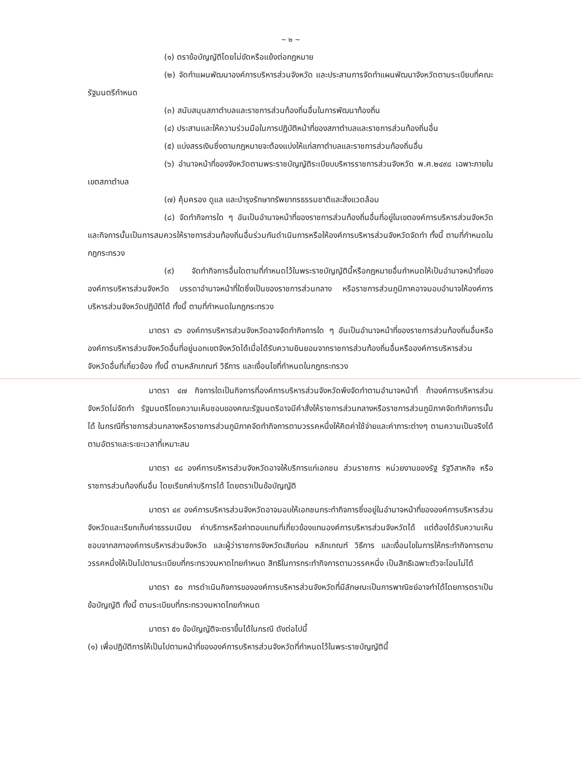~ ๒ ~
(๑) ตราข้อบัญญัติโดยไม่ขัดหรือแย้งต่อกฎหมาย
(๒) จัดทำแผนพัฒนาองค์การบริหารส่วนจังหวัด และประสานการจัดทำแผนพัฒนาจังหวัดตามระเบียบที่คณะรัฐมนตรีกำหนด
(๓) สนับสนุนสภาตำบลและราชการส่วนท้องถิ่นอื่นในการพัฒนาท้องถิ่น
(๔) ประสานและให้ความร่วมมือในการปฏิบัติหน้าที่ของสภาตำบลและราชการส่วนท้องถิ่นอื่น
(๕) แบ่งสรรเงินซึ่งตามกฎหมายจะต้องแบ่งให้แก่สภาตำบลและราชการส่วนท้องถิ่นอื่น
(๖) อำนาจหน้าที่ของจังหวัดตามพระราชบัญญัติระเบียบบริหารราชการส่วนจังหวัด พ.ศ.๒๔๙๘ เฉพาะภายในเขตสภาตำบล
(๗) คุ้มครอง ดูแล และบำรุงรักษาทรัพยากรธรรมชาติและสิ่งแวดล้อม
(๘) จัดทำกิจการใด ๆ อันเป็นอำนาจหน้าที่ของราชการส่วนท้องถิ่นอื่นที่อยู่ในเขตองค์การบริหารส่วนจังหวัด และกิจการนั้นเป็นการสมควรให้ราชการส่วนท้องถิ่นอื่นร่วมกันดำเนินการหรือให้องค์การบริหารส่วนจังหวัดจัดทำ ทั้งนี้ ตามที่กำหนดในกฎกระทรวง
(๙) จัดทำกิจการอื่นใดตามที่กำหนดไว้ในพระราชบัญญัตินี้หรือกฎหมายอื่นกำหนดให้เป็นอำนาจหน้าที่ขององค์การบริหารส่วนจังหวัด บรรดาอำนาจหน้าที่ใดซึ่งเป็นของราชการส่วนกลาง หรือราชการส่วนภูมิภาคอาจมอบอำนาจให้องค์การบริหารส่วนจังหวัดปฏิบัติได้ ทั้งนี้ ตามที่กำหนดในกฎกระทรวง
มาตรา ๔๖ องค์การบริหารส่วนจังหวัดอาจจัดทำกิจการใด ๆ อันเป็นอำนาจหน้าที่ของราชการส่วนท้องถิ่นอื่นหรือองค์การบริหารส่วนจังหวัดอื่นที่อยู่นอกเขตจังหวัดได้เมื่อได้รับความยินยอมจากราชการส่วนท้องถิ่นอื่นหรือองค์การบริหารส่วนจังหวัดอื่นที่เกี่ยวข้อง ทั้งนี้ ตามหลักเกณฑ์ วิธีการ และเงื่อนไขที่กำหนดในกฎกระทรวง
มาตรา ๔๗ กิจการใดเป็นกิจการที่องค์การบริหารส่วนจังหวัดพึงจัดทำตามอำนาจหน้าที่ ถ้าองค์การบริหารส่วนจังหวัดไม่จัดทำ รัฐมนตรีโดยความเห็นชอบของคณะรัฐมนตรีอาจมีคำสั่งให้ราชการส่วนกลางหรือราชการส่วนภูมิภาคจัดทำกิจการนั้นได้ ในกรณีที่ราชการส่วนกลางหรือราชการส่วนภูมิภาคจัดทำกิจการตามวรรคหนึ่งให้คิดค่าใช้จ่ายและค่าภาระต่างๆ ตามความเป็นจริงได้ตามอัตราและระยะเวลาที่เหมาะสม
มาตรา ๔๘ องค์การบริหารส่วนจังหวัดอาจให้บริการแก่เอกชน ส่วนราชการ หน่วยงานของรัฐ รัฐวิสาหกิจ หรือราชการส่วนท้องถิ่นอื่น โดยเรียกค่าบริการได้ โดยตราเป็นข้อบัญญัติ
มาตรา ๔๙ องค์การบริหารส่วนจังหวัดอาจมอบให้เอกชนกระทำกิจการซึ่งอยู่ในอำนาจหน้าที่ขององค์การบริหารส่วนจังหวัดและเรียกเก็บค่าธรรมเนียม ค่าบริการหรือค่าตอบแทนที่เกี่ยวข้องแทนองค์การบริหารส่วนจังหวัดได้ แต่ต้องได้รับความเห็นชอบจากสภาองค์การบริหารส่วนจังหวัด และผู้ว่าราชการจังหวัดเสียก่อน หลักเกณฑ์ วิธีการ และเงื่อนไขในการให้กระทำกิจการตามวรรคหนึ่งให้เป็นไปตามระเบียบที่กระทรวงมหาดไทยกำหนด สิทธิในการกระทำกิจการตามวรรคหนึ่ง เป็นสิทธิเฉพาะตัวจะโอนไม่ได้
มาตรา ๕๐ การดำเนินกิจการขององค์การบริหารส่วนจังหวัดที่มีลักษณะเป็นการพาณิชย์อาจทำได้โดยการตราเป็นข้อบัญญัติ ทั้งนี้ ตามระเบียบที่กระทรวงมหาดไทยกำหนด
มาตรา ๕๑ ข้อบัญญัติจะตราขึ้นได้ในกรณี ดังต่อไปนี้
(๑) เพื่อปฏิบัติการให้เป็นไปตามหน้าที่ขององค์การบริหารส่วนจังหวัดที่กำหนดไว้ในพระราชบัญญัตินี้